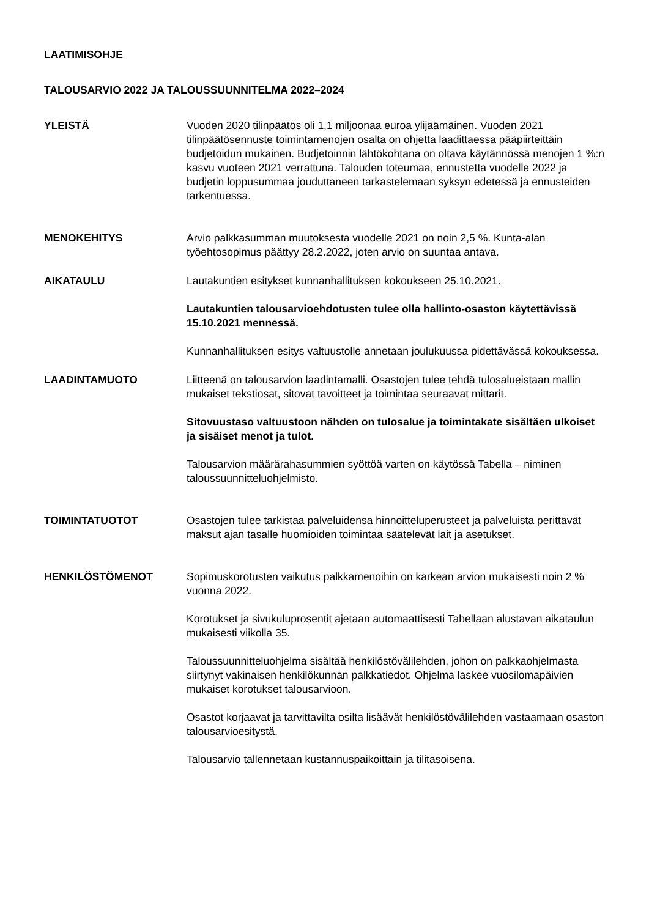LAATIMISOHJE
TALOUSARVIO 2022 JA TALOUSSUUNNITELMA 2022–2024
YLEISTÄ Vuoden 2020 tilinpäätös oli 1,1 miljoonaa euroa ylijäämäinen. Vuoden 2021 tilinpäätösennuste toimintamenojen osalta on ohjetta laadittaessa pääpiirteittäin budjetoidun mukainen. Budjetoinnin lähtökohtana on oltava käytännössä menojen 1 %:n kasvu vuoteen 2021 verrattuna. Talouden toteumaa, ennustetta vuodelle 2022 ja budjetin loppusummaa jouduttaneen tarkastelemaan syksyn edetessä ja ennusteiden tarkentuessa.
MENOKEHITYS Arvio palkkasumman muutoksesta vuodelle 2021 on noin 2,5 %. Kunta-alan työehtosopimus päättyy 28.2.2022, joten arvio on suuntaa antava.
AIKATAULU Lautakuntien esitykset kunnanhallituksen kokoukseen 25.10.2021.
Lautakuntien talousarvioehdotusten tulee olla hallinto-osaston käytettävissä 15.10.2021 mennessä.
Kunnanhallituksen esitys valtuustolle annetaan joulukuussa pidettävässä kokouksessa.
LAADINTAMUOTO Liitteenä on talousarvion laadintamalli. Osastojen tulee tehdä tulosalueistaan mallin mukaiset tekstiosat, sitovat tavoitteet ja toimintaa seuraavat mittarit.
Sitovuustaso valtuustoon nähden on tulosalue ja toimintakate sisältäen ulkoiset ja sisäiset menot ja tulot.
Talousarvion määrärahasummien syöttöä varten on käytössä Tabella – niminen taloussuunnitteluohjelmisto.
TOIMINTATUOTOT Osastojen tulee tarkistaa palveluidensa hinnoitteluperusteet ja palveluista perittävät maksut ajan tasalle huomioiden toimintaa säätelevät lait ja asetukset.
HENKILÖSTÖMENOT Sopimuskorotusten vaikutus palkkamenoihin on karkean arvion mukaisesti noin 2 % vuonna 2022.
Korotukset ja sivukuluprosentit ajetaan automaattisesti Tabellaan alustavan aikataulun mukaisesti viikolla 35.
Taloussuunnitteluohjelma sisältää henkilöstövälilehden, johon on palkkaohjelmasta siirtynyt vakinaisen henkilökunnan palkkatiedot. Ohjelma laskee vuosilomapäivien mukaiset korotukset talousarvioon.
Osastot korjaavat ja tarvittavilta osilta lisäävät henkilöstövälilehden vastaamaan osaston talousarvioesitystä.
Talousarvio tallennetaan kustannuspaikoittain ja tilitasoisena.